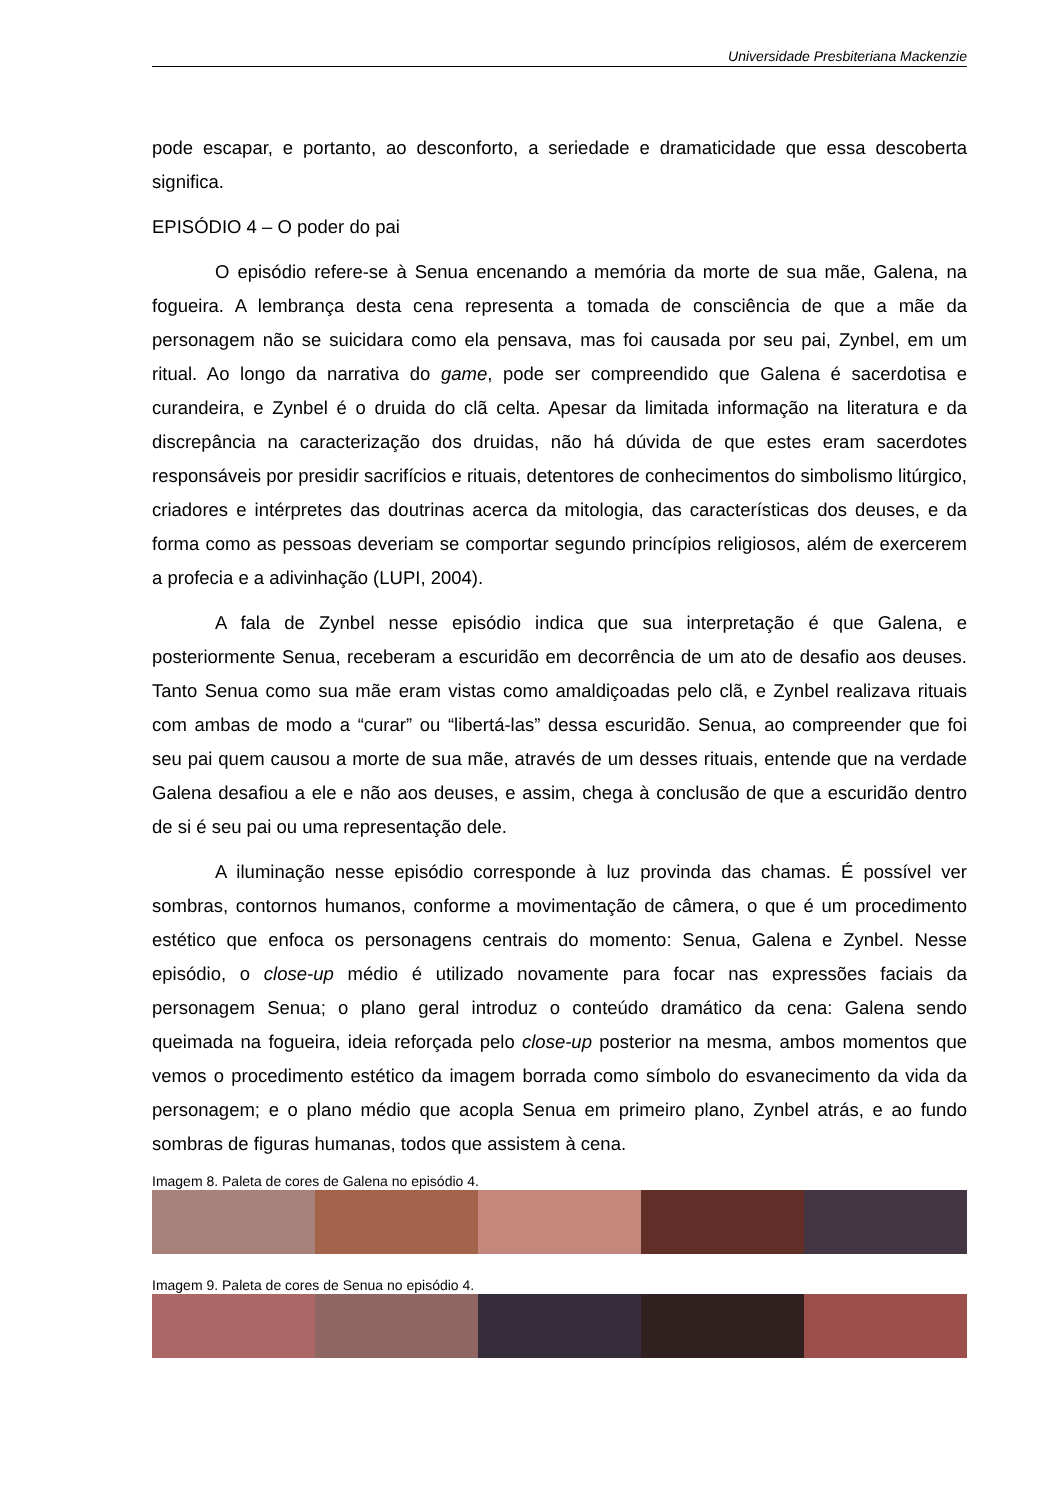Universidade Presbiteriana Mackenzie
pode escapar, e portanto, ao desconforto, a seriedade e dramaticidade que essa descoberta significa.
EPISÓDIO 4 – O poder do pai
O episódio refere-se à Senua encenando a memória da morte de sua mãe, Galena, na fogueira. A lembrança desta cena representa a tomada de consciência de que a mãe da personagem não se suicidara como ela pensava, mas foi causada por seu pai, Zynbel, em um ritual. Ao longo da narrativa do game, pode ser compreendido que Galena é sacerdotisa e curandeira, e Zynbel é o druida do clã celta. Apesar da limitada informação na literatura e da discrepância na caracterização dos druidas, não há dúvida de que estes eram sacerdotes responsáveis por presidir sacrifícios e rituais, detentores de conhecimentos do simbolismo litúrgico, criadores e intérpretes das doutrinas acerca da mitologia, das características dos deuses, e da forma como as pessoas deveriam se comportar segundo princípios religiosos, além de exercerem a profecia e a adivinhação (LUPI, 2004).
A fala de Zynbel nesse episódio indica que sua interpretação é que Galena, e posteriormente Senua, receberam a escuridão em decorrência de um ato de desafio aos deuses. Tanto Senua como sua mãe eram vistas como amaldiçoadas pelo clã, e Zynbel realizava rituais com ambas de modo a “curar” ou “libertá-las” dessa escuridão. Senua, ao compreender que foi seu pai quem causou a morte de sua mãe, através de um desses rituais, entende que na verdade Galena desafiou a ele e não aos deuses, e assim, chega à conclusão de que a escuridão dentro de si é seu pai ou uma representação dele.
A iluminação nesse episódio corresponde à luz provinda das chamas. É possível ver sombras, contornos humanos, conforme a movimentação de câmera, o que é um procedimento estético que enfoca os personagens centrais do momento: Senua, Galena e Zynbel. Nesse episódio, o close-up médio é utilizado novamente para focar nas expressões faciais da personagem Senua; o plano geral introduz o conteúdo dramático da cena: Galena sendo queimada na fogueira, ideia reforçada pelo close-up posterior na mesma, ambos momentos que vemos o procedimento estético da imagem borrada como símbolo do esvanecimento da vida da personagem; e o plano médio que acopla Senua em primeiro plano, Zynbel atrás, e ao fundo sombras de figuras humanas, todos que assistem à cena.
Imagem 8. Paleta de cores de Galena no episódio 4.
Imagem 9. Paleta de cores de Senua no episódio 4.